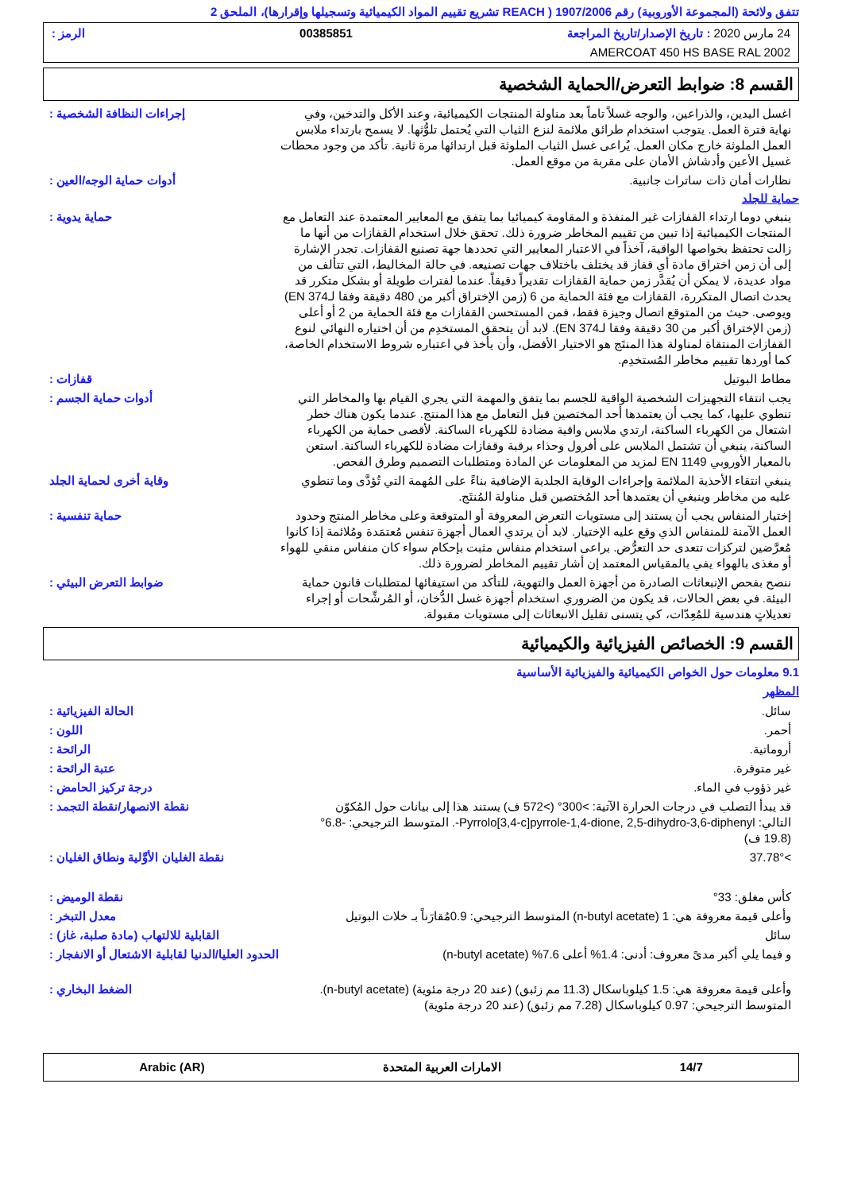تتفق ولائحة (المجموعة الأوروبية) رقم 1907/2006 ( REACH تشريع تقييم المواد الكيميائية وتسجيلها وإقرارها)، الملحق 2
24 مارس 2020 : تاريخ الإصدار/تاريخ المراجعة 00385851 الرمز :
AMERCOAT 450 HS BASE RAL 2002
القسم 8: ضوابط التعرض/الحماية الشخصية
اغسل اليدين، والذراعين، والوجه غسلاً تاماً بعد مناولة المنتجات الكيميائية، وعند الأكل والتدخين، وفي نهاية فترة العمل. يتوجب استخدام طرائق ملائمة لنزع الثياب التي يُحتمل تلوُّثها. لا يسمح بارتداء ملابس العمل الملوثة خارج مكان العمل. يُراعى غسل الثياب الملوثة قبل ارتدائها مرة ثانية. تأكد من وجود محطات غسيل الأعين وأدشاش الأمان على مقربة من موقع العمل.
إجراءات النظافة الشخصية :
نظارات أمان ذات ساترات جانبية. أدوات حماية الوجه/العين :
حماية للجلد
ينبغي دوما ارتداء القفازات غير المنفذة و المقاومة كيميائيا بما يتفق مع المعايير المعتمدة عند التعامل مع المنتجات الكيميائية إذا تبين من تقييم المخاطر ضرورة ذلك. تحقق خلال استخدام القفازات من أنها ما زالت تحتفظ بخواصها الواقية، آخذاً في الاعتبار المعايير التي تحددها جهة تصنيع القفازات. تجدر الإشارة إلى أن زمن اختراق مادة أي قفاز قد يختلف باختلاف جهات تصنيعه. في حالة المخاليط، التي تتألف من مواد عديدة، لا يمكن أن يُقدَّر زمن حماية القفازات تقديراً دقيقاً. عندما لفترات طويلة أو بشكل متكرر قد يحدث اتصال المتكررة، القفازات مع فئة الحماية من 6 (زمن الإختراق أكبر من 480 دقيقة وفقا لـEN 374) ويوصى. حيث من المتوقع اتصال وجيزة فقط، فمن المستحسن القفازات مع فئة الحماية من 2 أو أعلى (زمن الإختراق أكبر من 30 دقيقة وفقا لـEN 374). لابد أن يتحقق المستخدِم من أن اختياره النهائي لنوع القفازات المنتقاة لمناولة هذا المنتَج هو الاختيار الأفضل، وأن يأخذ في اعتباره شروط الاستخدام الخاصة، كما أوردها تقييم مخاطر المُستخدِم.
حماية يدوية :
مطاط البوتيل قفازات :
يجب انتقاء التجهيزات الشخصية الواقية للجسم بما يتفق والمهمة التي يجري القيام بها والمخاطر التي تنطوي عليها، كما يجب أن يعتمدها أحد المختصين قبل التعامل مع هذا المنتج. عندما يكون هناك خطر اشتعال من الكهرباء الساكنة، ارتدي ملابس واقية مضادة للكهرباء الساكنة. لأقصى حماية من الكهرباء الساكنة، ينبغي أن تشتمل الملابس على أفرول وحذاء برقبة وقفازات مضادة للكهرباء الساكنة. استعن بالمعيار الأوروبي EN 1149 لمزيد من المعلومات عن المادة ومتطلبات التصميم وطرق الفحص.
أدوات حماية الجسم :
ينبغي انتقاء الأحذية الملائمة وإجراءات الوقاية الجلدية الإضافية بناءً على المُهمة التي تُؤدَّى وما تنطوي عليه من مخاطر وينبغي أن يعتمدها أحد المُختصين قبل مناولة المُنتَج.
وقاية أخرى لحماية الجلد
إختيار المنفاس يجب أن يستند إلى مستويات التعرض المعروفة أو المتوقعة وعلى مخاطر المنتج وحدود العمل الآمنة للمنفاس الذي وقع عليه الإختيار. لابد أن يرتدي العمال أجهزة تنفس مُعتمَدة ومُلائمة إذا كانوا مُعرَّضين لتركزات تتعدى حد التعرُّض. براعى استخدام منفاس مثبت بإحكام سواء كان منفاس منقي للهواء أو مغذى بالهواء يفي بالمقياس المعتمد إن أشار تقييم المخاطر لضرورة ذلك.
حماية تنفسية :
ننصح بفحص الإنبعاثات الصادرة من أجهزة العمل والتهوية، للتأكد من استيفائها لمتطلبات قانون حماية البيئة. في بعض الحالات، قد يكون من الضروري استخدام أجهزة غسل الدُّخان، أو المُرشِّحات أو إجراء تعديلاتٍ هندسية للمُعِدّات، كي يتسنى تقليل الانبعاثات إلى مستويات مقبولة.
ضوابط التعرض البيئي :
القسم 9: الخصائص الفيزيائية والكيميائية
9.1 معلومات حول الخواص الكيميائية والفيزيائية الأساسية
المظهر
سائل. الحالة الفيزيائية :
أحمر. اللون :
أروماتية. الرائحة :
غير متوفرة. عتبة الرائحة :
غير ذؤوب في الماء. درجة تركيز الحامض :
قد يبدأ التصلب في درجات الحرارة الآتية: >300° (>572 ف) يستند هذا إلى بيانات حول المُكوّن التالي: Pyrrolo[3,4-c]pyrrole-1,4-dione, 2,5-dihydro-3,6-diphenyl-. المتوسط الترجيحي: -6.8° (19.8 ف)
نقطة الانصهار/نقطة التجمد :
>37.78° نقطة الغليان الأوَّلية ونطاق الغليان :
كأس مغلق: 33° نقطة الوميض :
وأعلى قيمة معروفة هي: 1 (n-butyl acetate) المتوسط الترجيحي: 0.9مُقارَناً بـ خلات البوتيل
معدل التبخر :
سائل القابلية للالتهاب (مادة صلبة، غاز) :
و فيما يلي أكبر مدىً معروف: أدنى: 1.4% أعلى 7.6% (n-butyl acetate)
الحدود العليا/الدنيا لقابلية الاشتعال أو الانفجار :
وأعلى قيمة معروفة هي: 1.5 كيلوباسكال (11.3 مم زئبق) (عند 20 درجة مئوية) (n-butyl acetate). المتوسط الترجيحي: 0.97 كيلوباسكال (7.28 مم زئبق) (عند 20 درجة مئوية)
الضغط البخاري :
14/7 الامارات العربية المتحدة Arabic (AR)